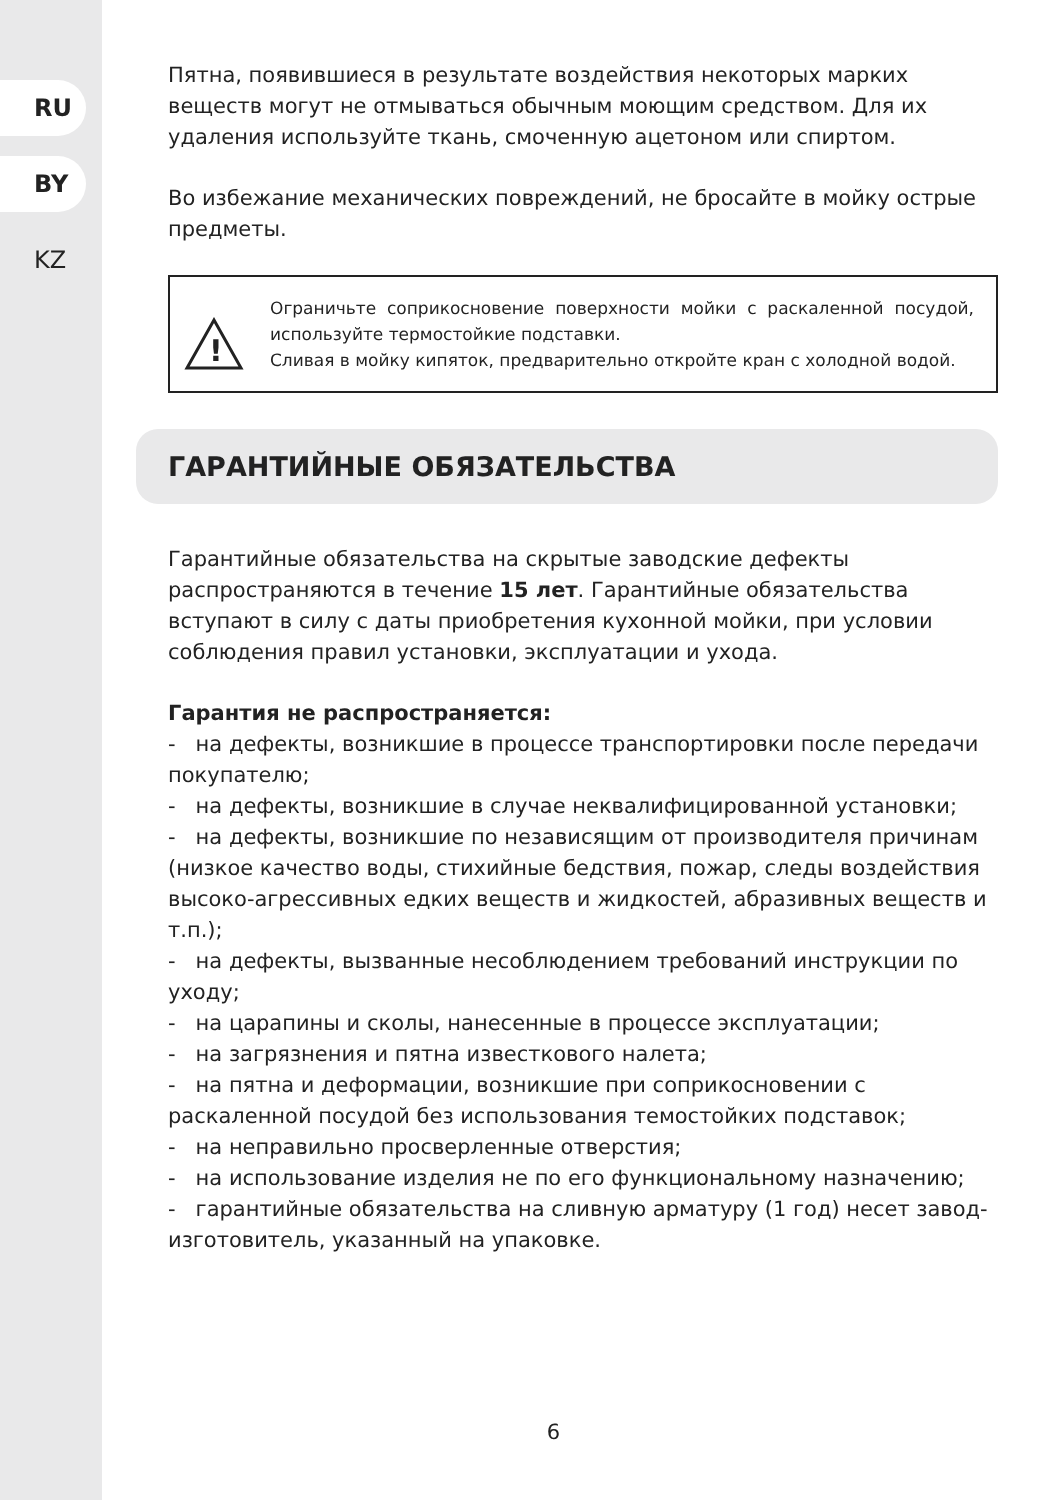RU
BY
KZ
Пятна, появившиеся в результате воздействия некоторых марких веществ могут не отмываться обычным моющим средством. Для их удаления используйте ткань, смоченную ацетоном или спиртом.
Во избежание механических повреждений, не бросайте в мойку острые предметы.
!
Ограничьте соприкосновение поверхности мойки с раскаленной посудой, используйте термостойкие подставки.
Сливая в мойку кипяток, предварительно откройте кран с холодной водой.
ГАРАНТИЙНЫЕ ОБЯЗАТЕЛЬСТВА
Гарантийные обязательства на скрытые заводские дефекты распространяются в течение 15 лет. Гарантийные обязательства вступают в силу с даты приобретения кухонной мойки, при условии соблюдения правил установки, эксплуатации и ухода.
Гарантия не распространяется:
- на дефекты, возникшие в процессе транспортировки после передачи покупателю;
- на дефекты, возникшие в случае неквалифицированной установки;
- на дефекты, возникшие по независящим от производителя причинам (низкое качество воды, стихийные бедствия, пожар, следы воздействия высоко-агрессивных едких веществ и жидкостей, абразивных веществ и т.п.);
- на дефекты, вызванные несоблюдением требований инструкции по уходу;
- на царапины и сколы, нанесенные в процессе эксплуатации;
- на загрязнения и пятна известкового налета;
- на пятна и деформации, возникшие при соприкосновении с раскаленной посудой без использования темостойких подставок;
- на неправильно просверленные отверстия;
- на использование изделия не по его функциональному назначению;
- гарантийные обязательства на сливную арматуру (1 год) несет завод-изготовитель, указанный на упаковке.
6